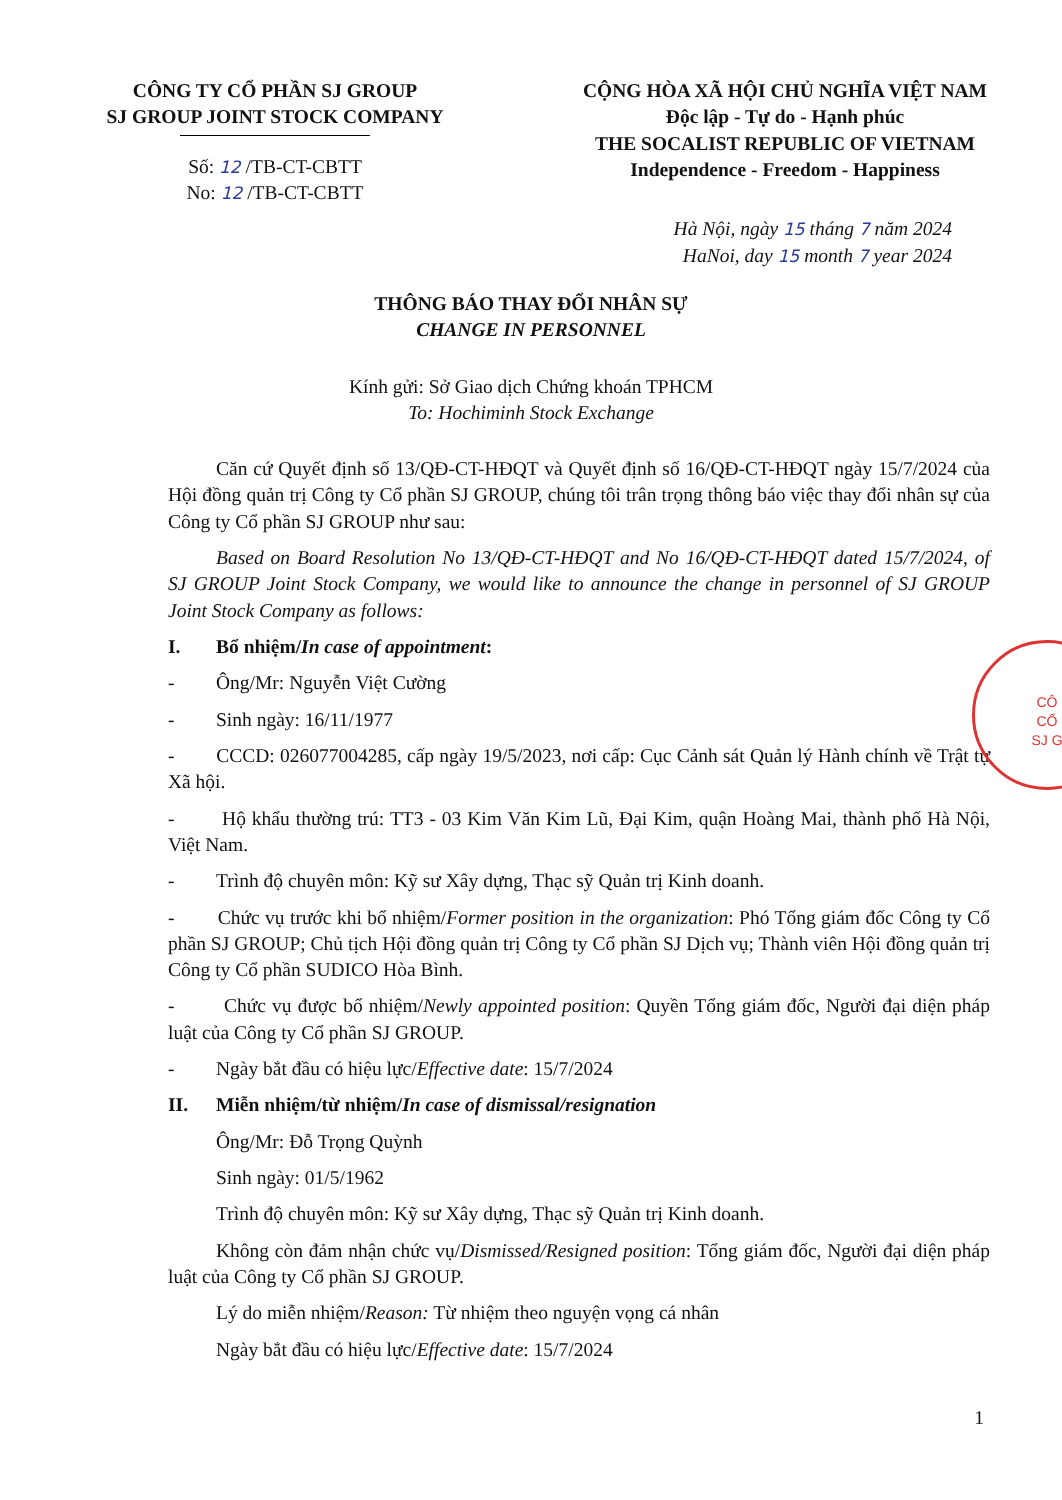CÔNG TY CỔ PHẦN SJ GROUP
SJ GROUP JOINT STOCK COMPANY
Số: 12 /TB-CT-CBTT
No: 12 /TB-CT-CBTT
CỘNG HÒA XÃ HỘI CHỦ NGHĨA VIỆT NAM
Độc lập - Tự do - Hạnh phúc
THE SOCALIST REPUBLIC OF VIETNAM
Independence - Freedom - Happiness
Hà Nội, ngày 15 tháng 7 năm 2024
HaNoi, day 15 month 7 year 2024
THÔNG BÁO THAY ĐỔI NHÂN SỰ
CHANGE IN PERSONNEL
Kính gửi: Sở Giao dịch Chứng khoán TPHCM
To: Hochiminh Stock Exchange
Căn cứ Quyết định số 13/QĐ-CT-HĐQT và Quyết định số 16/QĐ-CT-HĐQT ngày 15/7/2024 của Hội đồng quản trị Công ty Cổ phần SJ GROUP, chúng tôi trân trọng thông báo việc thay đổi nhân sự của Công ty Cổ phần SJ GROUP như sau:
Based on Board Resolution No 13/QĐ-CT-HĐQT and No 16/QĐ-CT-HĐQT dated 15/7/2024, of SJ GROUP Joint Stock Company, we would like to announce the change in personnel of SJ GROUP Joint Stock Company as follows:
I. Bổ nhiệm/In case of appointment:
- Ông/Mr: Nguyễn Việt Cường
- Sinh ngày: 16/11/1977
- CCCD: 026077004285, cấp ngày 19/5/2023, nơi cấp: Cục Cảnh sát Quản lý Hành chính về Trật tự Xã hội.
- Hộ khẩu thường trú: TT3 - 03 Kim Văn Kim Lũ, Đại Kim, quận Hoàng Mai, thành phố Hà Nội, Việt Nam.
- Trình độ chuyên môn: Kỹ sư Xây dựng, Thạc sỹ Quản trị Kinh doanh.
- Chức vụ trước khi bổ nhiệm/Former position in the organization: Phó Tổng giám đốc Công ty Cổ phần SJ GROUP; Chủ tịch Hội đồng quản trị Công ty Cổ phần SJ Dịch vụ; Thành viên Hội đồng quản trị Công ty Cổ phần SUDICO Hòa Bình.
- Chức vụ được bổ nhiệm/Newly appointed position: Quyền Tổng giám đốc, Người đại diện pháp luật của Công ty Cổ phần SJ GROUP.
- Ngày bắt đầu có hiệu lực/Effective date: 15/7/2024
II. Miễn nhiệm/từ nhiệm/In case of dismissal/resignation
Ông/Mr: Đỗ Trọng Quỳnh
Sinh ngày: 01/5/1962
Trình độ chuyên môn: Kỹ sư Xây dựng, Thạc sỹ Quản trị Kinh doanh.
Không còn đảm nhận chức vụ/Dismissed/Resigned position: Tổng giám đốc, Người đại diện pháp luật của Công ty Cổ phần SJ GROUP.
Lý do miễn nhiệm/Reason: Từ nhiệm theo nguyện vọng cá nhân
Ngày bắt đầu có hiệu lực/Effective date: 15/7/2024
CÔ
CỔ
SJ G
1